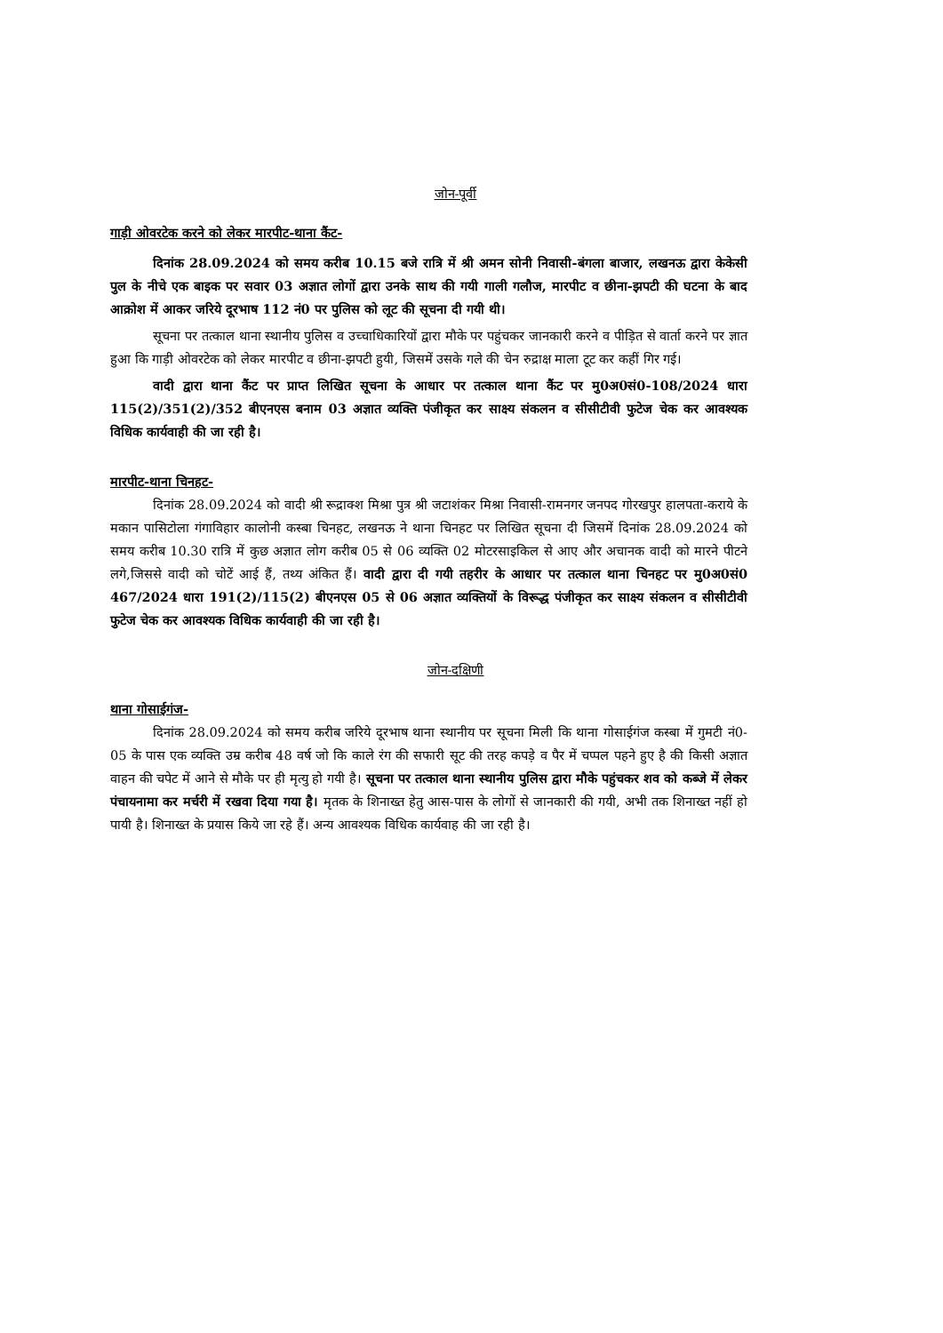जोन-पूर्वी
गाड़ी ओवरटेक करने को लेकर मारपीट-थाना कैंट-
दिनांक 28.09.2024 को समय करीब 10.15 बजे रात्रि में श्री अमन सोनी निवासी-बंगला बाजार, लखनऊ द्वारा केकेसी पुल के नीचे एक बाइक पर सवार 03 अज्ञात लोगों द्वारा उनके साथ की गयी गाली गलौज, मारपीट व छीना-झपटी की घटना के बाद आक्रोश में आकर जरिये दूरभाष 112 नं0 पर पुलिस को लूट की सूचना दी गयी थी।
सूचना पर तत्काल थाना स्थानीय पुलिस व उच्चाधिकारियों द्वारा मौके पर पहुंचकर जानकारी करने व पीड़ित से वार्ता करने पर ज्ञात हुआ कि गाड़ी ओवरटेक को लेकर मारपीट व छीना-झपटी हुयी, जिसमें उसके गले की चेन रुद्राक्ष माला टूट कर कहीं गिर गई।
वादी द्वारा थाना कैंट पर प्राप्त लिखित सूचना के आधार पर तत्काल थाना कैंट पर मु0अ0सं0-108/2024 धारा 115(2)/351(2)/352 बीएनएस बनाम 03 अज्ञात व्यक्ति पंजीकृत कर साक्ष्य संकलन व सीसीटीवी फुटेज चेक कर आवश्यक विधिक कार्यवाही की जा रही है।
मारपीट-थाना चिनहट-
दिनांक 28.09.2024 को वादी श्री रूद्राक्श मिश्रा पुत्र श्री जटाशंकर मिश्रा निवासी-रामनगर जनपद गोरखपुर हालपता-कराये के मकान पासिटोला गंगाविहार कालोनी कस्बा चिनहट, लखनऊ ने थाना चिनहट पर लिखित सूचना दी जिसमें दिनांक 28.09.2024 को समय करीब 10.30 रात्रि में कुछ अज्ञात लोग करीब 05 से 06 व्यक्ति 02 मोटरसाइकिल से आए और अचानक वादी को मारने पीटने लगे,जिससे वादी को चोटें आई हैं, तथ्य अंकित हैं। वादी द्वारा दी गयी तहरीर के आधार पर तत्काल थाना चिनहट पर मु0अ0सं0 467/2024 धारा 191(2)/115(2) बीएनएस 05 से 06 अज्ञात व्यक्तियों के विरूद्ध पंजीकृत कर साक्ष्य संकलन व सीसीटीवी फुटेज चेक कर आवश्यक विधिक कार्यवाही की जा रही है।
जोन-दक्षिणी
थाना गोसाईगंज-
दिनांक 28.09.2024 को समय करीब जरिये दूरभाष थाना स्थानीय पर सूचना मिली कि थाना गोसाईगंज कस्बा में गुमटी नं0-05 के पास एक व्यक्ति उम्र करीब 48 वर्ष जो कि काले रंग की सफारी सूट की तरह कपड़े व पैर में चप्पल पहने हुए है की किसी अज्ञात वाहन की चपेट में आने से मौके पर ही मृत्यु हो गयी है। सूचना पर तत्काल थाना स्थानीय पुलिस द्वारा मौके पहुंचकर शव को कब्जे में लेकर पंचायनामा कर मर्चरी में रखवा दिया गया है। मृतक के शिनाख्त हेतु आस-पास के लोगों से जानकारी की गयी, अभी तक शिनाख्त नहीं हो पायी है। शिनाख्त के प्रयास किये जा रहे हैं। अन्य आवश्यक विधिक कार्यवाह की जा रही है।